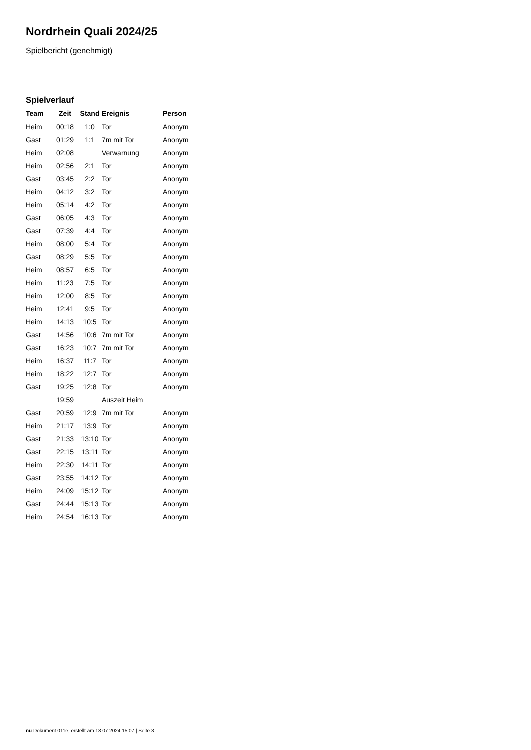Nordrhein Quali 2024/25
Spielbericht (genehmigt)
Spielverlauf
| Team | Zeit | Stand | Ereignis | Person |
| --- | --- | --- | --- | --- |
| Heim | 00:18 | 1:0 | Tor | Anonym |
| Gast | 01:29 | 1:1 | 7m mit Tor | Anonym |
| Heim | 02:08 | | Verwarnung | Anonym |
| Heim | 02:56 | 2:1 | Tor | Anonym |
| Gast | 03:45 | 2:2 | Tor | Anonym |
| Heim | 04:12 | 3:2 | Tor | Anonym |
| Heim | 05:14 | 4:2 | Tor | Anonym |
| Gast | 06:05 | 4:3 | Tor | Anonym |
| Gast | 07:39 | 4:4 | Tor | Anonym |
| Heim | 08:00 | 5:4 | Tor | Anonym |
| Gast | 08:29 | 5:5 | Tor | Anonym |
| Heim | 08:57 | 6:5 | Tor | Anonym |
| Heim | 11:23 | 7:5 | Tor | Anonym |
| Heim | 12:00 | 8:5 | Tor | Anonym |
| Heim | 12:41 | 9:5 | Tor | Anonym |
| Heim | 14:13 | 10:5 | Tor | Anonym |
| Gast | 14:56 | 10:6 | 7m mit Tor | Anonym |
| Gast | 16:23 | 10:7 | 7m mit Tor | Anonym |
| Heim | 16:37 | 11:7 | Tor | Anonym |
| Heim | 18:22 | 12:7 | Tor | Anonym |
| Gast | 19:25 | 12:8 | Tor | Anonym |
| | 19:59 | | Auszeit Heim | |
| Gast | 20:59 | 12:9 | 7m mit Tor | Anonym |
| Heim | 21:17 | 13:9 | Tor | Anonym |
| Gast | 21:33 | 13:10 | Tor | Anonym |
| Gast | 22:15 | 13:11 | Tor | Anonym |
| Heim | 22:30 | 14:11 | Tor | Anonym |
| Gast | 23:55 | 14:12 | Tor | Anonym |
| Heim | 24:09 | 15:12 | Tor | Anonym |
| Gast | 24:44 | 15:13 | Tor | Anonym |
| Heim | 24:54 | 16:13 | Tor | Anonym |
nu.Dokument 011e, erstellt am 18.07.2024 15:07 | Seite 3